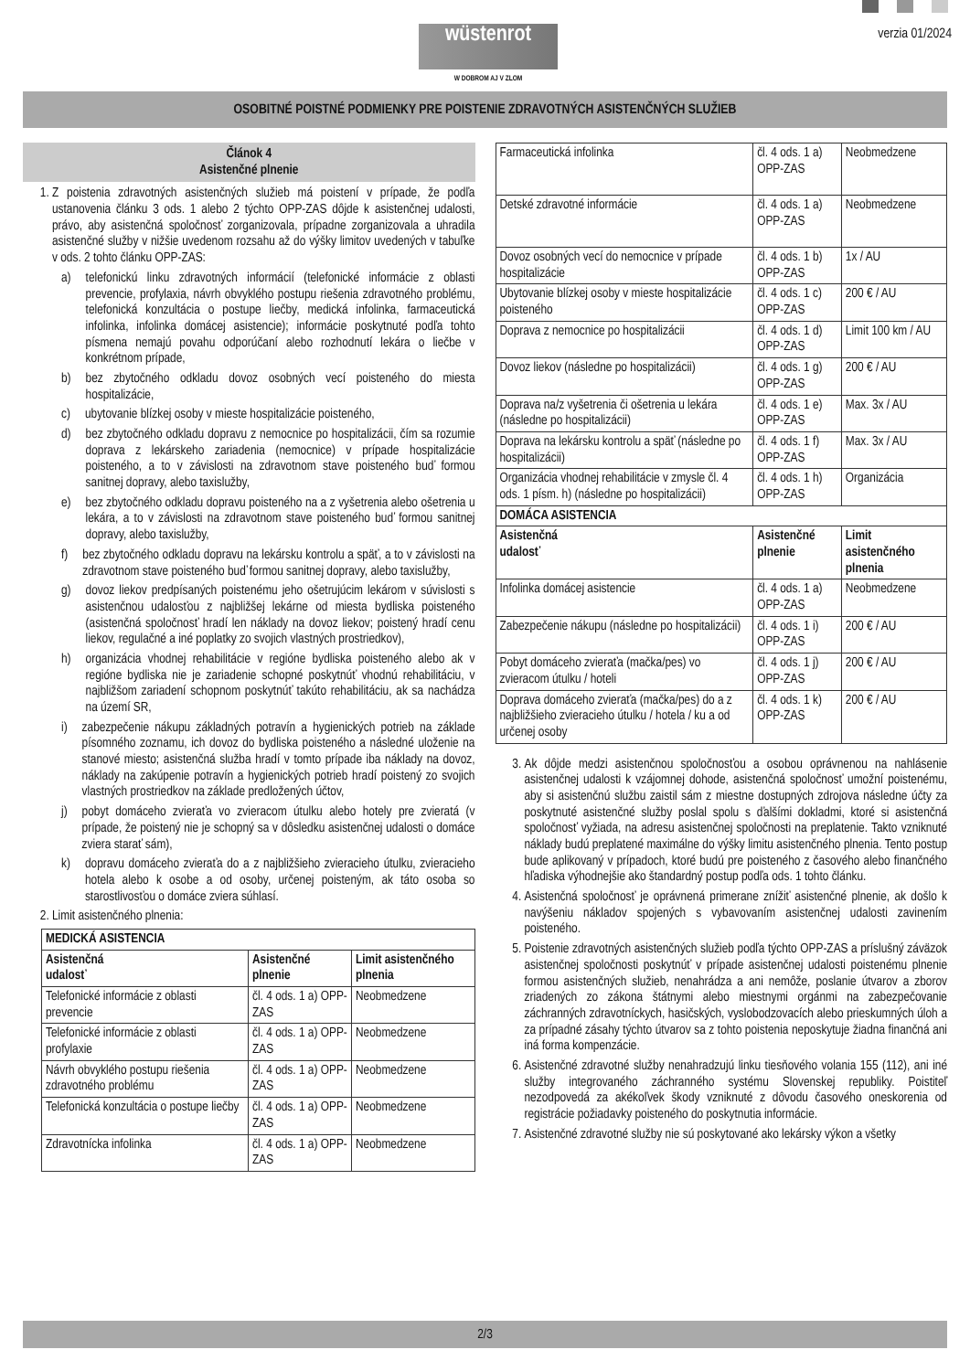wüstenrot
W DOBROM AJ V ZLOM
verzia 01/2024
OSOBITNÉ POISTNÉ PODMIENKY PRE POISTENIE ZDRAVOTNÝCH ASISTENČNÝCH SLUŽIEB
Článok 4
Asistenčné plnenie
1. Z poistenia zdravotných asistenčných služieb má poistení v prípade, že podľa ustanovenia článku 3 ods. 1 alebo 2 týchto OPP-ZAS dôjde k asistenčnej udalosti, právo, aby asistenčná spoločnosť zorganizovala, prípadne zorganizovala a uhradila asistenčné služby v nižšie uvedenom rozsahu až do výšky limitov uvedených v tabuľke v ods. 2 tohto článku OPP-ZAS:
a) telefonickú linku zdravotných informácií (telefonické informácie z oblasti prevencie, profylaxia, návrh obvyklého postupu riešenia zdravotného problému, telefonická konzultácia o postupe liečby, medická infolinka, farmaceutická infolinka, infolinka domácej asistencie); informácie poskytnuté podľa tohto písmena nemajú povahu odporúčaní alebo rozhodnutí lekára o liečbe v konkrétnom prípade,
b) bez zbytočného odkladu dovoz osobných vecí poisteného do miesta hospitalizácie,
c) ubytovanie blízkej osoby v mieste hospitalizácie poisteného,
d) bez zbytočného odkladu dopravu z nemocnice po hospitalizácii, čím sa rozumie doprava z lekárskeho zariadenia (nemocnice) v prípade hospitalizácie poisteného, a to v závislosti na zdravotnom stave poisteného buď formou sanitnej dopravy, alebo taxislužby,
e) bez zbytočného odkladu dopravu poisteného na a z vyšetrenia alebo ošetrenia u lekára, a to v závislosti na zdravotnom stave poisteného buď formou sanitnej dopravy, alebo taxislužby,
f) bez zbytočného odkladu dopravu na lekársku kontrolu a späť, a to v závislosti na zdravotnom stave poisteného buď formou sanitnej dopravy, alebo taxislužby,
g) dovoz liekov predpísaných poistenému jeho ošetrujúcim lekárom v súvislosti s asistenčnou udalosťou z najbližšej lekárne od miesta bydliska poisteného (asistenčná spoločnosť hradí len náklady na dovoz liekov; poistený hradí cenu liekov, regulačné a iné poplatky zo svojich vlastných prostriedkov),
h) organizácia vhodnej rehabilitácie v regióne bydliska poisteného alebo ak v regióne bydliska nie je zariadenie schopné poskytnúť vhodnú rehabilitáciu, v najbližšom zariadení schopnom poskytnúť takúto rehabilitáciu, ak sa nachádza na území SR,
i) zabezpečenie nákupu základných potravín a hygienických potrieb na základe písomného zoznamu, ich dovoz do bydliska poisteného a následné uloženie na stanové miesto; asistenčná služba hradí v tomto prípade iba náklady na dovoz, náklady na zakúpenie potravín a hygienických potrieb hradí poistený zo svojich vlastných prostriedkov na základe predložených účtov,
j) pobyt domáceho zvieraťa vo zvieracom útulku alebo hotely pre zvieratá (v prípade, že poistený nie je schopný sa v dôsledku asistenčnej udalosti o domáce zviera starať sám),
k) dopravu domáceho zvieraťa do a z najbližšieho zvieracieho útulku, zvieracieho hotela alebo k osobe a od osoby, určenej poisteným, ak táto osoba so starostlivosťou o domáce zviera súhlasí.
2. Limit asistenčného plnenia:
| MEDICKÁ ASISTENCIA | | |
| --- | --- | --- |
| Asistenčná udalosť | Asistenčné plnenie | Limit asistenčného plnenia |
| Telefonické informácie z oblasti prevencie | čl. 4 ods. 1 a) OPP-ZAS | Neobmedzene |
| Telefonické informácie z oblasti profylaxie | čl. 4 ods. 1 a) OPP-ZAS | Neobmedzene |
| Návrh obvyklého postupu riešenia zdravotného problému | čl. 4 ods. 1 a) OPP-ZAS | Neobmedzene |
| Telefonická konzultácia o postupe liečby | čl. 4 ods. 1 a) OPP-ZAS | Neobmedzene |
| Zdravotnícka infolinka | čl. 4 ods. 1 a) OPP-ZAS | Neobmedzene |
| Farmaceutická infolinka | čl. 4 ods. 1 a) OPP-ZAS | Neobmedzene |
| Detské zdravotné informácie | čl. 4 ods. 1 a) OPP-ZAS | Neobmedzene |
| Dovoz osobných vecí do nemocnice v prípade hospitalizácie | čl. 4 ods. 1 b) OPP-ZAS | 1x / AU |
| Ubytovanie blízkej osoby v mieste hospitalizácie poisteného | čl. 4 ods. 1 c) OPP-ZAS | 200 € / AU |
| Doprava z nemocnice po hospitalizácii | čl. 4 ods. 1 d) OPP-ZAS | Limit 100 km / AU |
| Dovoz liekov (následne po hospitalizácii) | čl. 4 ods. 1 g) OPP-ZAS | 200 € / AU |
| Doprava na/z vyšetrenia či ošetrenia u lekára (následne po hospitalizácii) | čl. 4 ods. 1 e) OPP-ZAS | Max. 3x / AU |
| Doprava na lekársku kontrolu a späť (následne po hospitalizácii) | čl. 4 ods. 1 f) OPP-ZAS | Max. 3x / AU |
| Organizácia vhodnej rehabilitácie v zmysle čl. 4 ods. 1 písm. h) (následne po hospitalizácii) | čl. 4 ods. 1 h) OPP-ZAS | Organizácia |
| DOMÁCA ASISTENCIA | | |
| Asistenčná udalosť | Asistenčné plnenie | Limit asistenčného plnenia |
| Infolinka domácej asistencie | čl. 4 ods. 1 a) OPP-ZAS | Neobmedzene |
| Zabezpečenie nákupu (následne po hospitalizácii) | čl. 4 ods. 1 i) OPP-ZAS | 200 € / AU |
| Pobyt domáceho zvieraťa (mačka/pes) vo zvieracom útulku / hoteli | čl. 4 ods. 1 j) OPP-ZAS | 200 € / AU |
| Doprava domáceho zvieraťa (mačka/pes) do a z najbližšieho zvieracieho útulku / hotela / ku a od určenej osoby | čl. 4 ods. 1 k) OPP-ZAS | 200 € / AU |
3. Ak dôjde medzi asistenčnou spoločnosťou a osobou oprávnenou na nahlásenie asistenčnej udalosti k vzájomnej dohode, asistenčná spoločnosť umožní poistenému, aby si asistenčnú službu zaistil sám z miestne dostupných zdrojova následne účty za poskytnuté asistenčné služby poslal spolu s ďalšími dokladmi, ktoré si asistenčná spoločnosť vyžiada, na adresu asistenčnej spoločnosti na preplatenie. Takto vzniknuté náklady budú preplatené maximálne do výšky limitu asistenčného plnenia. Tento postup bude aplikovaný v prípadoch, ktoré budú pre poisteného z časového alebo finančného hľadiska výhodnejšie ako štandardný postup podľa ods. 1 tohto článku.
4. Asistenčná spoločnosť je oprávnená primerane znížiť asistenčné plnenie, ak došlo k navýšeniu nákladov spojených s vybavovaním asistenčnej udalosti zavinením poisteného.
5. Poistenie zdravotných asistenčných služieb podľa týchto OPP-ZAS a príslušný záväzok asistenčnej spoločnosti poskytnúť v prípade asistenčnej udalosti poistenému plnenie formou asistenčných služieb, nenahrádza a ani nemôže, poslanie útvarov a zborov zriadených zo zákona štátnymi alebo miestnymi orgánmi na zabezpečovanie záchranných zdravotníckych, hasičských, vyslobodzovacích alebo prieskumných úloh a za prípadné zásahy týchto útvarov sa z tohto poistenia neposkytuje žiadna finančná ani iná forma kompenzácie.
6. Asistenčné zdravotné služby nenahradzujú linku tiesňového volania 155 (112), ani iné služby integrovaného záchranného systému Slovenskej republiky. Poistiteľ nezodpovedá za akékoľvek škody vzniknuté z dôvodu časového oneskorenia od registrácie požiadavky poisteného do poskytnutia informácie.
7. Asistenčné zdravotné služby nie sú poskytované ako lekársky výkon a všetky
2/3